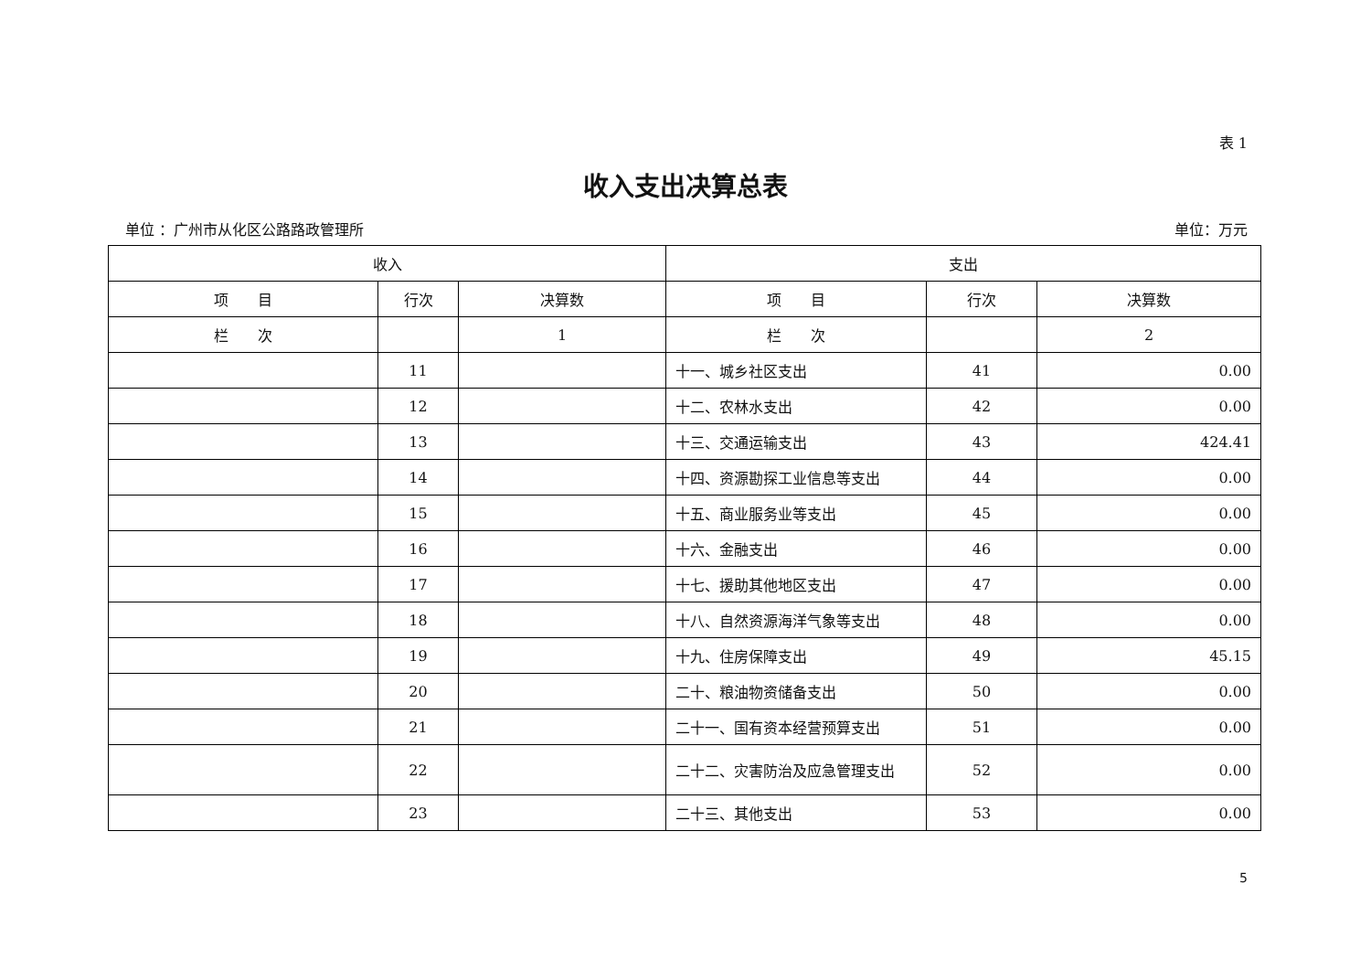表 1
收入支出决算总表
单位 ：广州市从化区公路路政管理所 单位：万元
| 收入 | | | 支出 | | |
| --- | --- | --- | --- | --- | --- |
| 项 目 | 行次 | 决算数 | 项 目 | 行次 | 决算数 |
| 栏 次 | | 1 | 栏 次 | | 2 |
| | 11 | | 十一、城乡社区支出 | 41 | 0.00 |
| | 12 | | 十二、农林水支出 | 42 | 0.00 |
| | 13 | | 十三、交通运输支出 | 43 | 424.41 |
| | 14 | | 十四、资源勘探工业信息等支出 | 44 | 0.00 |
| | 15 | | 十五、商业服务业等支出 | 45 | 0.00 |
| | 16 | | 十六、金融支出 | 46 | 0.00 |
| | 17 | | 十七、援助其他地区支出 | 47 | 0.00 |
| | 18 | | 十八、自然资源海洋气象等支出 | 48 | 0.00 |
| | 19 | | 十九、住房保障支出 | 49 | 45.15 |
| | 20 | | 二十、粮油物资储备支出 | 50 | 0.00 |
| | 21 | | 二十一、国有资本经营预算支出 | 51 | 0.00 |
| | 22 | | 二十二、灾害防治及应急管理支出 | 52 | 0.00 |
| | 23 | | 二十三、其他支出 | 53 | 0.00 |
5